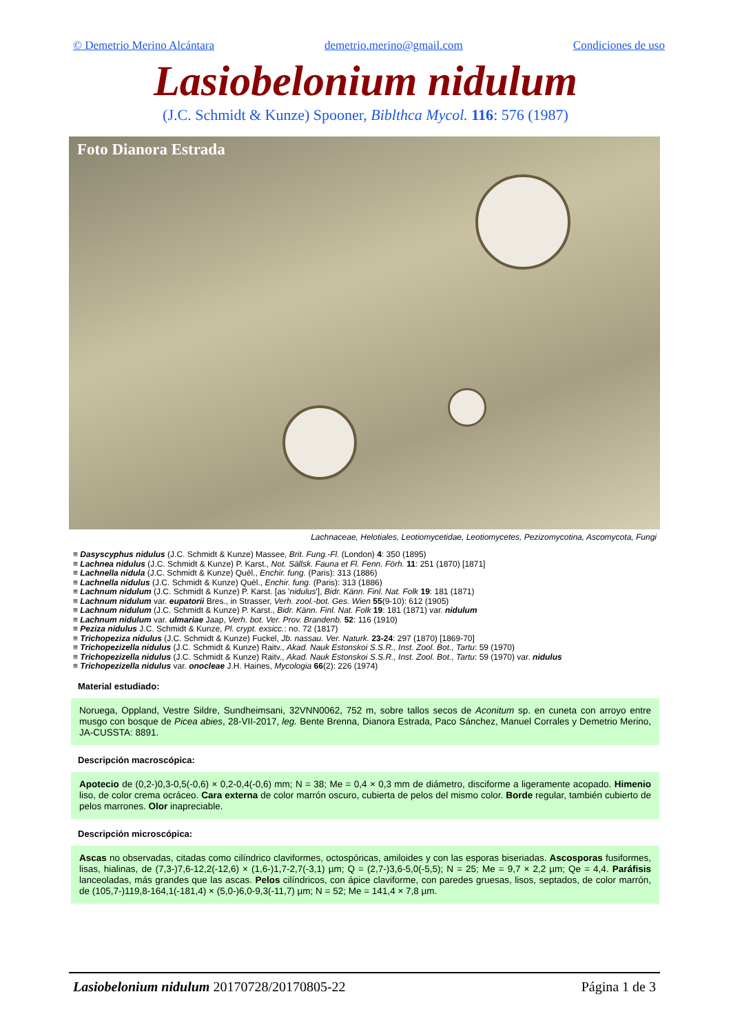© Demetrio Merino Alcántara demetrio.merino@gmail.com Condiciones de uso
Lasiobelonium nidulum
(J.C. Schmidt & Kunze) Spooner, Biblthca Mycol. 116: 576 (1987)
Foto Dianora Estrada
Lachnaceae, Helotiales, Leotiomycetidae, Leotiomycetes, Pezizomycotina, Ascomycota, Fungi
≡ Dasyscyphus nidulus (J.C. Schmidt & Kunze) Massee, Brit. Fung.-Fl. (London) 4: 350 (1895)
≡ Lachnea nidulus (J.C. Schmidt & Kunze) P. Karst., Not. Sällsk. Fauna et Fl. Fenn. Förh. 11: 251 (1870) [1871]
≡ Lachnella nidula (J.C. Schmidt & Kunze) Quél., Enchir. fung. (Paris): 313 (1886)
≡ Lachnella nidulus (J.C. Schmidt & Kunze) Quél., Enchir. fung. (Paris): 313 (1886)
≡ Lachnum nidulum (J.C. Schmidt & Kunze) P. Karst. [as 'nidulus'], Bidr. Känn. Finl. Nat. Folk 19: 181 (1871)
≡ Lachnum nidulum var. eupatorii Bres., in Strasser, Verh. zool.-bot. Ges. Wien 55(9-10): 612 (1905)
≡ Lachnum nidulum (J.C. Schmidt & Kunze) P. Karst., Bidr. Känn. Finl. Nat. Folk 19: 181 (1871) var. nidulum
≡ Lachnum nidulum var. ulmariae Jaap, Verh. bot. Ver. Prov. Brandenb. 52: 116 (1910)
≡ Peziza nidulus J.C. Schmidt & Kunze, Pl. crypt. exsicc.: no. 72 (1817)
≡ Trichopeziza nidulus (J.C. Schmidt & Kunze) Fuckel, Jb. nassau. Ver. Naturk. 23-24: 297 (1870) [1869-70]
≡ Trichopezizella nidulus (J.C. Schmidt & Kunze) Raitv., Akad. Nauk Estonskoi S.S.R., Inst. Zool. Bot., Tartu: 59 (1970)
≡ Trichopezizella nidulus (J.C. Schmidt & Kunze) Raitv., Akad. Nauk Estonskoi S.S.R., Inst. Zool. Bot., Tartu: 59 (1970) var. nidulus
≡ Trichopezizella nidulus var. onocleae J.H. Haines, Mycologia 66(2): 226 (1974)
Material estudiado:
Noruega, Oppland, Vestre Sildre, Sundheimsani, 32VNN0062, 752 m, sobre tallos secos de Aconitum sp. en cuneta con arroyo entre musgo con bosque de Picea abies, 28-VII-2017, leg. Bente Brenna, Dianora Estrada, Paco Sánchez, Manuel Corrales y Demetrio Merino, JA-CUSSTA: 8891.
Descripción macroscópica:
Apotecio de (0,2-)0,3-0,5(-0,6) × 0,2-0,4(-0,6) mm; N = 38; Me = 0,4 × 0,3 mm de diámetro, disciforme a ligeramente acopado. Himenio liso, de color crema ocráceo. Cara externa de color marrón oscuro, cubierta de pelos del mismo color. Borde regular, también cubierto de pelos marrones. Olor inapreciable.
Descripción microscópica:
Ascas no observadas, citadas como cilíndrico claviformes, octospóricas, amiloides y con las esporas biseriadas. Ascosporas fusiformes, lisas, hialinas, de (7,3-)7,6-12,2(-12,6) × (1,6-)1,7-2,7(-3,1) µm; Q = (2,7-)3,6-5,0(-5,5); N = 25; Me = 9,7 × 2,2 µm; Qe = 4,4. Paráfisis lanceoladas, más grandes que las ascas. Pelos cilíndricos, con ápice claviforme, con paredes gruesas, lisos, septados, de color marrón, de (105,7-)119,8-164,1(-181,4) × (5,0-)6,0-9,3(-11,7) µm; N = 52; Me = 141,4 × 7,8 µm.
Lasiobelonium nidulum 20170728/20170805-22 Página 1 de 3